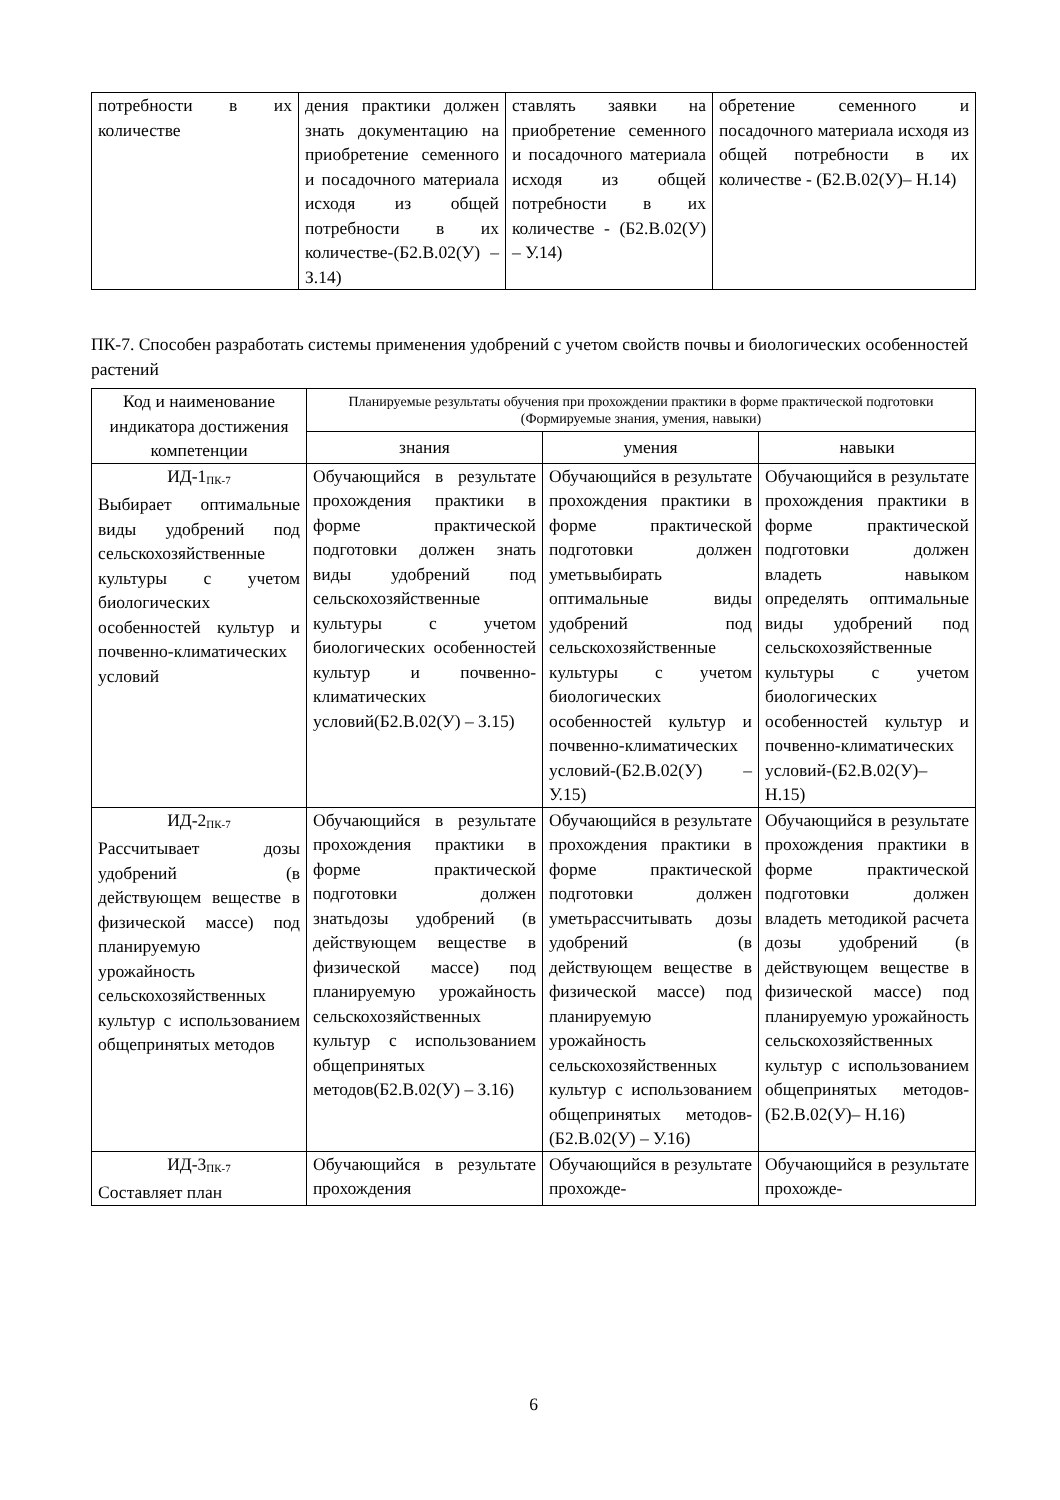| потребности в их количестве | дения практики должен знать документацию на приобретение семенного и посадочного материала исходя из общей потребности в их количестве-(Б2.В.02(У) – З.14) | ставлять заявки на приобретение семенного и посадочного материала исходя из общей потребности в их количестве - (Б2.В.02(У) – У.14) | обретение семенного и посадочного материала исходя из общей потребности в их количестве - (Б2.В.02(У)– Н.14) |
ПК-7. Способен разработать системы применения удобрений с учетом свойств почвы и биологических особенностей растений
| Код и наименование индикатора достижения компетенции | Планируемые результаты обучения при прохождении практики в форме практической подготовки (Формируемые знания, умения, навыки) | | |
| --- | --- | --- | --- |
| | знания | умения | навыки |
| ИД-1<sub>ПК-7</sub> Выбирает оптимальные виды удобрений под сельскохозяйственные культуры с учетом биологических особенностей культур и почвенно-климатических условий | Обучающийся в результате прохождения практики в форме практической подготовки должен знать виды удобрений под сельскохозяйственные культуры с учетом биологических особенностей культур и почвенно-климатических условий(Б2.В.02(У) – З.15) | Обучающийся в результате прохождения практики в форме практической подготовки должен уметьвыбирать оптимальные виды удобрений под сельскохозяйственные культуры с учетом биологических особенностей культур и почвенно-климатических условий-(Б2.В.02(У) – У.15) | Обучающийся в результате прохождения практики в форме практической подготовки должен владеть навыком определять оптимальные виды удобрений под сельскохозяйственные культуры с учетом биологических особенностей культур и почвенно-климатических условий-(Б2.В.02(У)– Н.15) |
| ИД-2<sub>ПК-7</sub> Рассчитывает дозы удобрений (в действующем веществе в физической массе) под планируемую урожайность сельскохозяйственных культур с использованием общепринятых методов | Обучающийся в результате прохождения практики в форме практической подготовки должен знатьдозы удобрений (в действующем веществе в физической массе) под планируемую урожайность сельскохозяйственных культур с использованием общепринятых методов(Б2.В.02(У) – З.16) | Обучающийся в результате прохождения практики в форме практической подготовки должен уметьрассчитывать дозы удобрений (в действующем веществе в физической массе) под планируемую урожайность сельскохозяйственных культур с использованием общепринятых методов-(Б2.В.02(У) – У.16) | Обучающийся в результате прохождения практики в форме практической подготовки должен владеть методикой расчета дозы удобрений (в действующем веществе в физической массе) под планируемую урожайность сельскохозяйственных культур с использованием общепринятых методов-(Б2.В.02(У)– Н.16) |
| ИД-3<sub>ПК-7</sub> Составляет план | Обучающийся в результате прохождения | Обучающийся в результате прохожде- | Обучающийся в результате прохожде- |
6